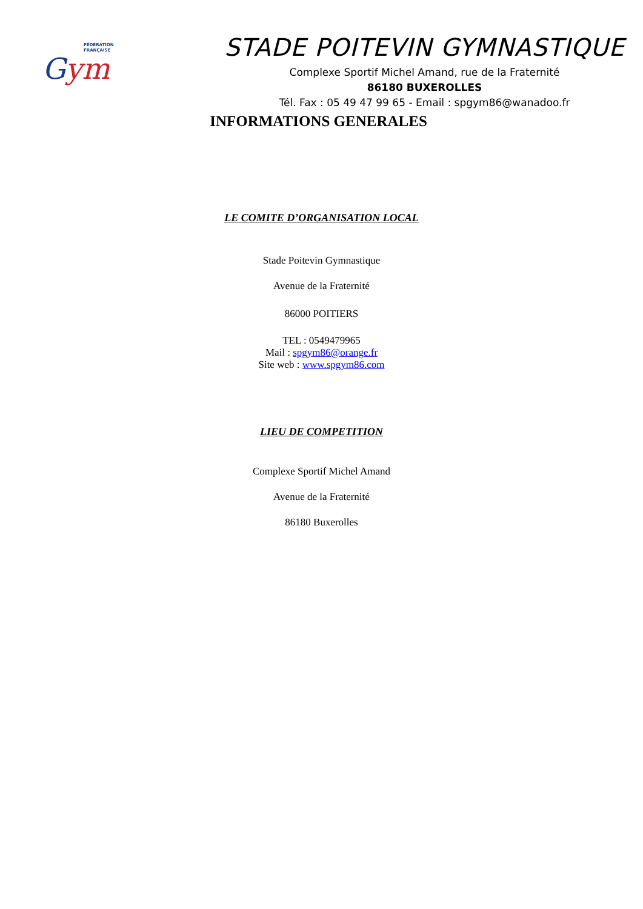FÉDÉRATION
FRANÇAISE
Gym
STADE POITEVIN GYMNASTIQUE
Complexe Sportif Michel Amand, rue de la Fraternité
86180 BUXEROLLES
Tél. Fax : 05 49 47 99 65 - Email : spgym86@wanadoo.fr
INFORMATIONS GENERALES
LE COMITE D’ORGANISATION LOCAL
Stade Poitevin Gymnastique
Avenue de la Fraternité
86000 POITIERS
TEL : 0549479965
Mail : spgym86@orange.fr
Site web : www.spgym86.com
LIEU DE COMPETITION
Complexe Sportif Michel Amand
Avenue de la Fraternité
86180 Buxerolles